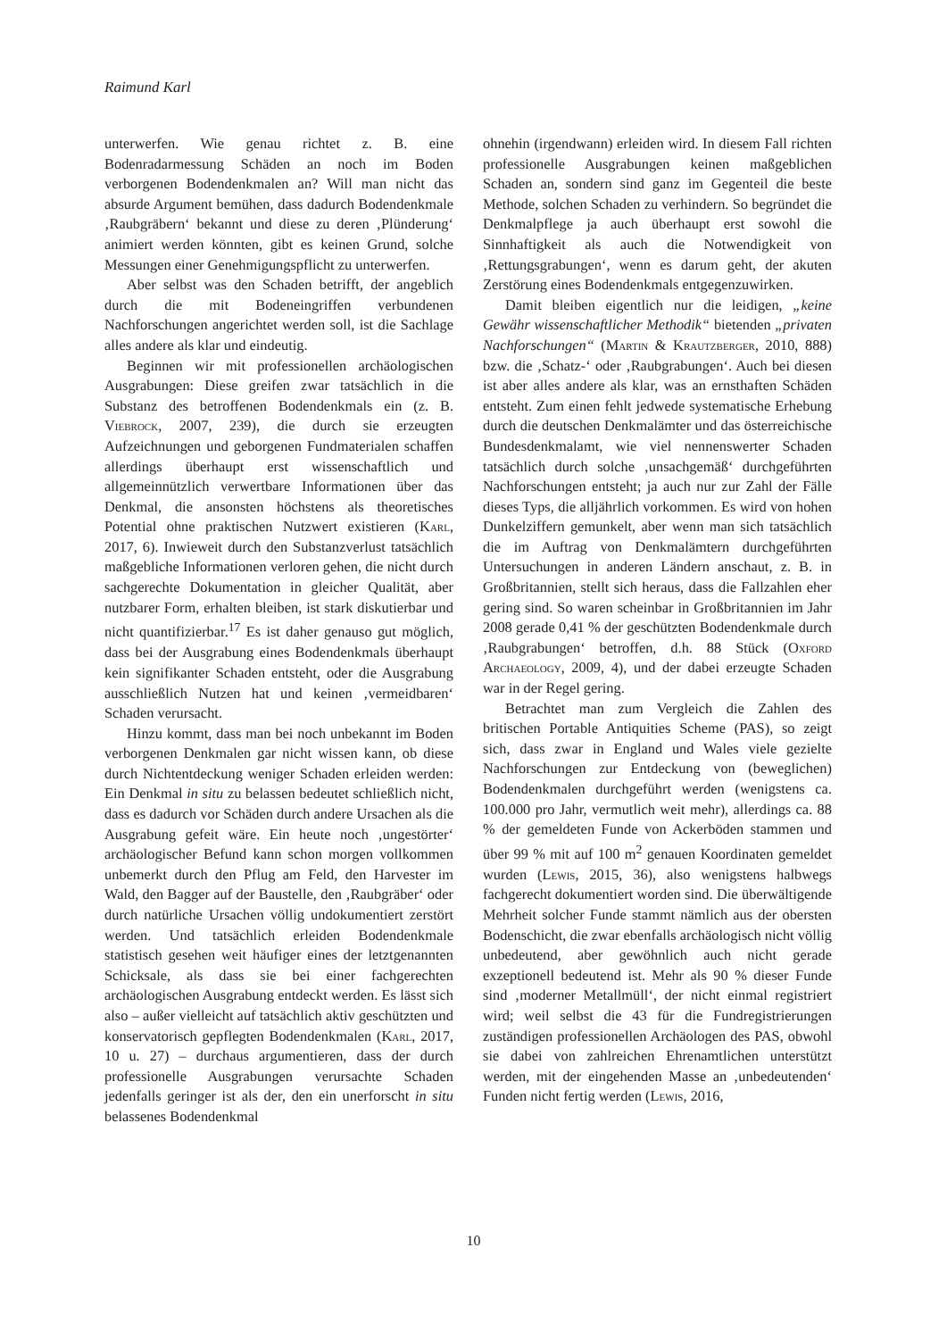Raimund Karl
unterwerfen. Wie genau richtet z. B. eine Bodenradarmessung Schäden an noch im Boden verborgenen Bodendenkmalen an? Will man nicht das absurde Argument bemühen, dass dadurch Bodendenkmale ‚Raubgräbern‘ bekannt und diese zu deren ‚Plünderung‘ animiert werden könnten, gibt es keinen Grund, solche Messungen einer Genehmigungspflicht zu unterwerfen.
Aber selbst was den Schaden betrifft, der angeblich durch die mit Bodeneingriffen verbundenen Nachforschungen angerichtet werden soll, ist die Sachlage alles andere als klar und eindeutig.
Beginnen wir mit professionellen archäologischen Ausgrabungen: Diese greifen zwar tatsächlich in die Substanz des betroffenen Bodendenkmals ein (z. B. Viebrock, 2007, 239), die durch sie erzeugten Aufzeichnungen und geborgenen Fundmaterialen schaffen allerdings überhaupt erst wissenschaftlich und allgemeinnützlich verwertbare Informationen über das Denkmal, die ansonsten höchstens als theoretisches Potential ohne praktischen Nutzwert existieren (Karl, 2017, 6). Inwieweit durch den Substanzverlust tatsächlich maßgebliche Informationen verloren gehen, die nicht durch sachgerechte Dokumentation in gleicher Qualität, aber nutzbarer Form, erhalten bleiben, ist stark diskutierbar und nicht quantifizierbar.<sup>17</sup> Es ist daher genauso gut möglich, dass bei der Ausgrabung eines Bodendenkmals überhaupt kein signifikanter Schaden entsteht, oder die Ausgrabung ausschließlich Nutzen hat und keinen ‚vermeidbaren‘ Schaden verursacht.
Hinzu kommt, dass man bei noch unbekannt im Boden verborgenen Denkmalen gar nicht wissen kann, ob diese durch Nichtentdeckung weniger Schaden erleiden werden: Ein Denkmal in situ zu belassen bedeutet schließlich nicht, dass es dadurch vor Schäden durch andere Ursachen als die Ausgrabung gefeit wäre. Ein heute noch ‚ungestörter‘ archäologischer Befund kann schon morgen vollkommen unbemerkt durch den Pflug am Feld, den Harvester im Wald, den Bagger auf der Baustelle, den ‚Raubgräber‘ oder durch natürliche Ursachen völlig undokumentiert zerstört werden. Und tatsächlich erleiden Bodendenkmale statistisch gesehen weit häufiger eines der letztgenannten Schicksale, als dass sie bei einer fachgerechten archäologischen Ausgrabung entdeckt werden. Es lässt sich also – außer vielleicht auf tatsächlich aktiv geschützten und konservatorisch gepflegten Bodendenkmalen (Karl, 2017, 10 u. 27) – durchaus argumentieren, dass der durch professionelle Ausgrabungen verursachte Schaden jedenfalls geringer ist als der, den ein unerforscht in situ belassenes Bodendenkmal
ohnehin (irgendwann) erleiden wird. In diesem Fall richten professionelle Ausgrabungen keinen maßgeblichen Schaden an, sondern sind ganz im Gegenteil die beste Methode, solchen Schaden zu verhindern. So begründet die Denkmalpflege ja auch überhaupt erst sowohl die Sinnhaftigkeit als auch die Notwendigkeit von ‚Rettungsgrabungen‘, wenn es darum geht, der akuten Zerstörung eines Bodendenkmals entgegenzuwirken.
Damit bleiben eigentlich nur die leidigen, „keine Gewähr wissenschaftlicher Methodik“ bietenden „privaten Nachforschungen“ (Martin & Krautzberger, 2010, 888) bzw. die ‚Schatz-‘ oder ‚Raubgrabungen‘. Auch bei diesen ist aber alles andere als klar, was an ernsthaften Schäden entsteht. Zum einen fehlt jedwede systematische Erhebung durch die deutschen Denkmalämter und das österreichische Bundesdenkmalamt, wie viel nennenswerter Schaden tatsächlich durch solche ‚unsachgemäß‘ durchgeführten Nachforschungen entsteht; ja auch nur zur Zahl der Fälle dieses Typs, die alljährlich vorkommen. Es wird von hohen Dunkelziffern gemunkelt, aber wenn man sich tatsächlich die im Auftrag von Denkmalämtern durchgeführten Untersuchungen in anderen Ländern anschaut, z. B. in Großbritannien, stellt sich heraus, dass die Fallzahlen eher gering sind. So waren scheinbar in Großbritannien im Jahr 2008 gerade 0,41 % der geschützten Bodendenkmale durch ‚Raubgrabungen‘ betroffen, d.h. 88 Stück (Oxford Archaeology, 2009, 4), und der dabei erzeugte Schaden war in der Regel gering.
Betrachtet man zum Vergleich die Zahlen des britischen Portable Antiquities Scheme (PAS), so zeigt sich, dass zwar in England und Wales viele gezielte Nachforschungen zur Entdeckung von (beweglichen) Bodendenkmalen durchgeführt werden (wenigstens ca. 100.000 pro Jahr, vermutlich weit mehr), allerdings ca. 88 % der gemeldeten Funde von Ackerböden stammen und über 99 % mit auf 100 m<sup>2</sup> genauen Koordinaten gemeldet wurden (Lewis, 2015, 36), also wenigstens halbwegs fachgerecht dokumentiert worden sind. Die überwältigende Mehrheit solcher Funde stammt nämlich aus der obersten Bodenschicht, die zwar ebenfalls archäologisch nicht völlig unbedeutend, aber gewöhnlich auch nicht gerade exzeptionell bedeutend ist. Mehr als 90 % dieser Funde sind ‚moderner Metallmüll‘, der nicht einmal registriert wird; weil selbst die 43 für die Fundregistrierungen zuständigen professionellen Archäologen des PAS, obwohl sie dabei von zahlreichen Ehrenamtlichen unterstützt werden, mit der eingehenden Masse an ‚unbedeutenden‘ Funden nicht fertig werden (Lewis, 2016,
10